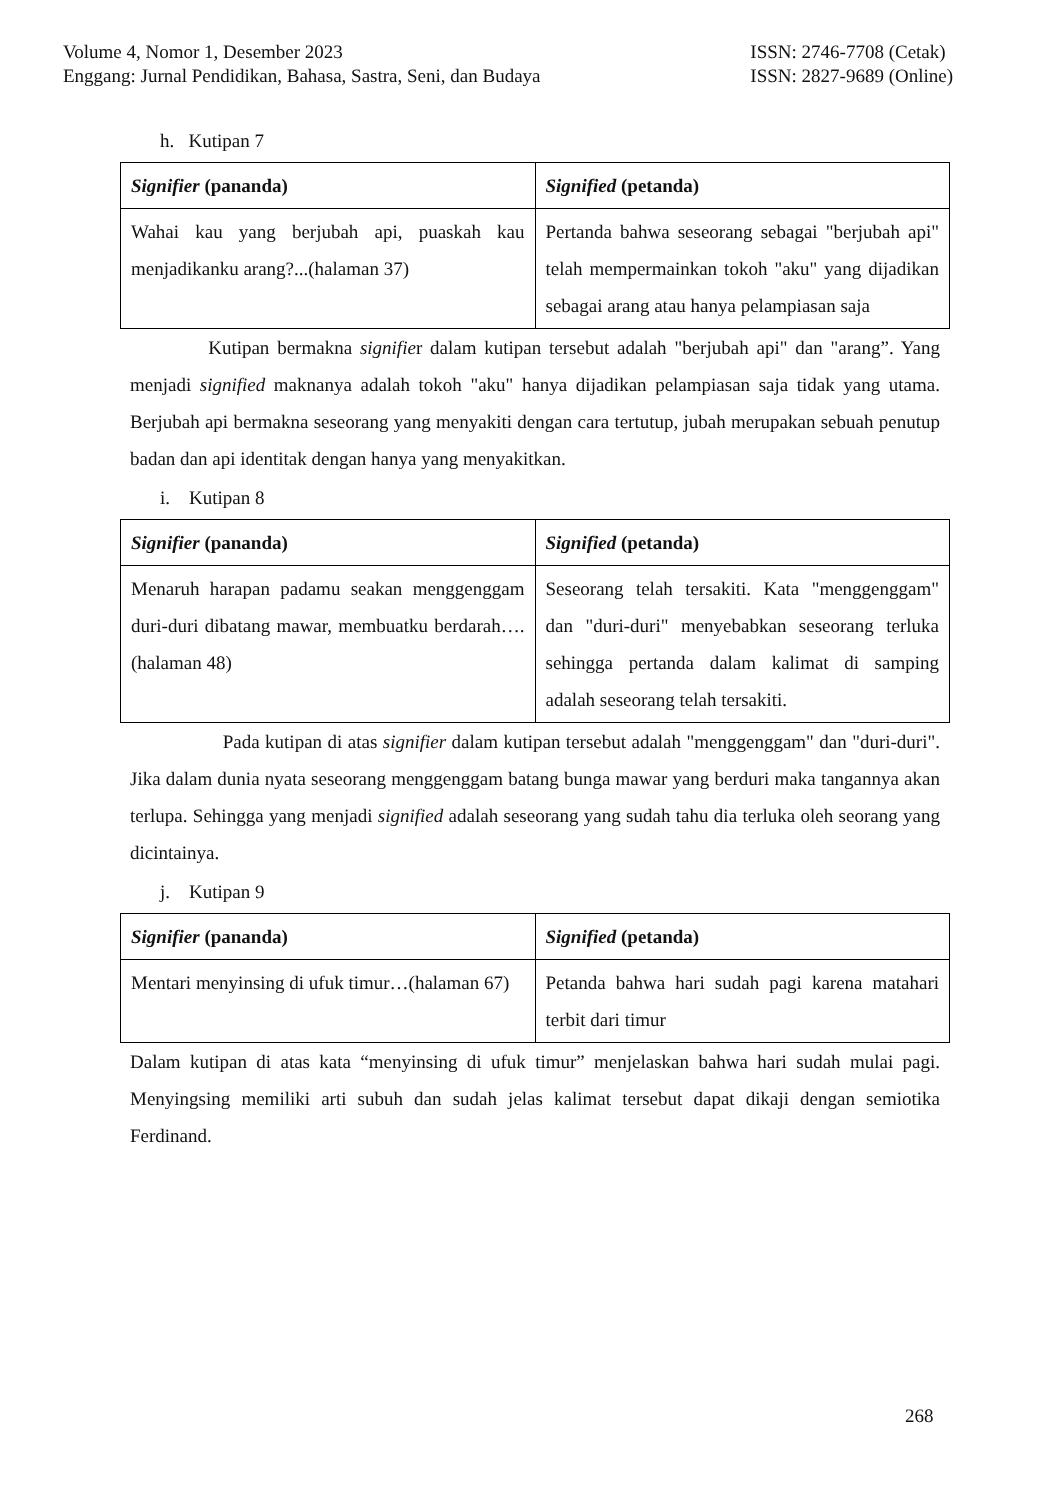Volume 4, Nomor 1, Desember 2023
Enggang: Jurnal Pendidikan, Bahasa, Sastra, Seni, dan Budaya
ISSN: 2746-7708 (Cetak)
ISSN: 2827-9689 (Online)
h. Kutipan 7
| Signifier (pananda) | Signified (petanda) |
| --- | --- |
| Wahai kau yang berjubah api, puaskah kau menjadikanku arang?...(halaman 37) | Pertanda bahwa seseorang sebagai "berjubah api" telah mempermainkan tokoh "aku" yang dijadikan sebagai arang atau hanya pelampiasan saja |
Kutipan bermakna signifier dalam kutipan tersebut adalah "berjubah api" dan "arang”. Yang menjadi signified maknanya adalah tokoh "aku" hanya dijadikan pelampiasan saja tidak yang utama. Berjubah api bermakna seseorang yang menyakiti dengan cara tertutup, jubah merupakan sebuah penutup badan dan api identitak dengan hanya yang menyakitkan.
i. Kutipan 8
| Signifier (pananda) | Signified (petanda) |
| --- | --- |
| Menaruh harapan padamu seakan menggenggam duri-duri dibatang mawar, membuatku berdarah…. (halaman 48) | Seseorang telah tersakiti. Kata "menggenggam" dan "duri-duri" menyebabkan seseorang terluka sehingga pertanda dalam kalimat di samping adalah seseorang telah tersakiti. |
Pada kutipan di atas signifier dalam kutipan tersebut adalah "menggenggam" dan "duri-duri". Jika dalam dunia nyata seseorang menggenggam batang bunga mawar yang berduri maka tangannya akan terlupa. Sehingga yang menjadi signified adalah seseorang yang sudah tahu dia terluka oleh seorang yang dicintainya.
j. Kutipan 9
| Signifier (pananda) | Signified (petanda) |
| --- | --- |
| Mentari menyinsing di ufuk timur…(halaman 67) | Petanda bahwa hari sudah pagi karena matahari terbit dari timur |
Dalam kutipan di atas kata “menyinsing di ufuk timur” menjelaskan bahwa hari sudah mulai pagi. Menyingsing memiliki arti subuh dan sudah jelas kalimat tersebut dapat dikaji dengan semiotika Ferdinand.
268